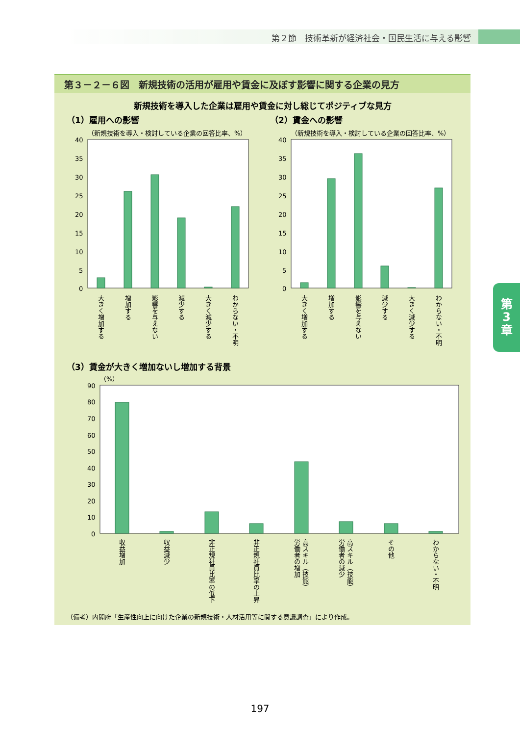第２節　技術革新が経済社会・国民生活に与える影響
第
3
章
第３－２－６図　新規技術の活用が雇用や賃金に及ぼす影響に関する企業の見方
新規技術を導入した企業は雇用や賃金に対し総じてポジティブな見方
（1）雇用への影響
（新規技術を導入・検討している企業の回答比率、%）
40
35
30
25
20
15
10
5
0
大きく増加する
増加する
影響を与えない
減少する
大きく減少する
わからない・不明
（2）賃金への影響
（新規技術を導入・検討している企業の回答比率、%）
40
35
30
25
20
15
10
5
0
大きく増加する
増加する
影響を与えない
減少する
大きく減少する
わからない・不明
（3）賃金が大きく増加ないし増加する背景
（%）
90
80
70
60
50
40
30
20
10
0
収益増加
収益減少
非正規社員比率の低下
非正規社員比率の上昇
高スキル（技能）
労働者の増加
高スキル（技能）
労働者の減少
その他
わからない・不明
（備考）内閣府「生産性向上に向けた企業の新規技術・人材活用等に関する意識調査」により作成。
197